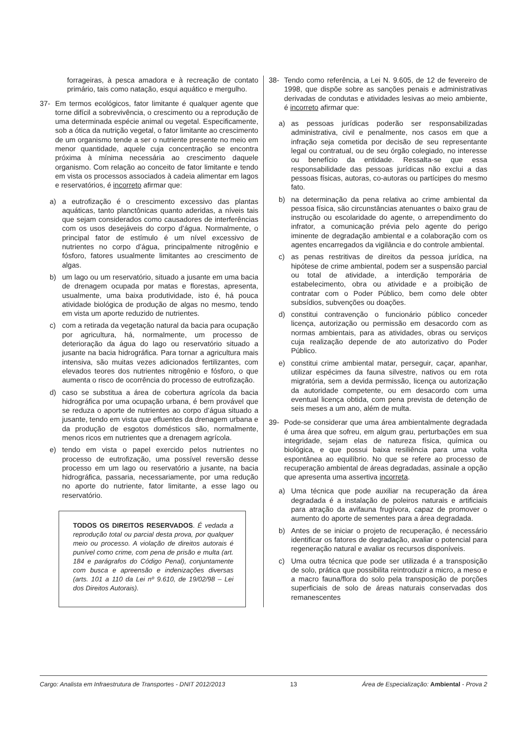forrageiras, à pesca amadora e à recreação de contato primário, tais como natação, esqui aquático e mergulho.
37- Em termos ecológicos, fator limitante é qualquer agente que torne difícil a sobrevivência, o crescimento ou a reprodução de uma determinada espécie animal ou vegetal. Especificamente, sob a ótica da nutrição vegetal, o fator limitante ao crescimento de um organismo tende a ser o nutriente presente no meio em menor quantidade, aquele cuja concentração se encontra próxima à mínima necessária ao crescimento daquele organismo. Com relação ao conceito de fator limitante e tendo em vista os processos associados à cadeia alimentar em lagos e reservatórios, é incorreto afirmar que:
a) a eutrofização é o crescimento excessivo das plantas aquáticas, tanto planctônicas quanto aderidas, a níveis tais que sejam considerados como causadores de interferências com os usos desejáveis do corpo d’água. Normalmente, o principal fator de estímulo é um nível excessivo de nutrientes no corpo d’água, principalmente nitrogênio e fósforo, fatores usualmente limitantes ao crescimento de algas.
b) um lago ou um reservatório, situado a jusante em uma bacia de drenagem ocupada por matas e florestas, apresenta, usualmente, uma baixa produtividade, isto é, há pouca atividade biológica de produção de algas no mesmo, tendo em vista um aporte reduzido de nutrientes.
c) com a retirada da vegetação natural da bacia para ocupação por agricultura, há, normalmente, um processo de deterioração da água do lago ou reservatório situado a jusante na bacia hidrográfica. Para tornar a agricultura mais intensiva, são muitas vezes adicionados fertilizantes, com elevados teores dos nutrientes nitrogênio e fósforo, o que aumenta o risco de ocorrência do processo de eutrofização.
d) caso se substitua a área de cobertura agrícola da bacia hidrográfica por uma ocupação urbana, é bem provável que se reduza o aporte de nutrientes ao corpo d’água situado a jusante, tendo em vista que efluentes da drenagem urbana e da produção de esgotos domésticos são, normalmente, menos ricos em nutrientes que a drenagem agrícola.
e) tendo em vista o papel exercido pelos nutrientes no processo de eutrofização, uma possível reversão desse processo em um lago ou reservatório a jusante, na bacia hidrográfica, passaria, necessariamente, por uma redução no aporte do nutriente, fator limitante, a esse lago ou reservatório.
TODOS OS DIREITOS RESERVADOS. É vedada a reprodução total ou parcial desta prova, por qualquer meio ou processo. A violação de direitos autorais é punível como crime, com pena de prisão e multa (art. 184 e parágrafos do Código Penal), conjuntamente com busca e apreensão e indenizações diversas (arts. 101 a 110 da Lei nº 9.610, de 19/02/98 – Lei dos Direitos Autorais).
38- Tendo como referência, a Lei N. 9.605, de 12 de fevereiro de 1998, que dispõe sobre as sanções penais e administrativas derivadas de condutas e atividades lesivas ao meio ambiente, é incorreto afirmar que:
a) as pessoas jurídicas poderão ser responsabilizadas administrativa, civil e penalmente, nos casos em que a infração seja cometida por decisão de seu representante legal ou contratual, ou de seu órgão colegiado, no interesse ou benefício da entidade. Ressalta-se que essa responsabilidade das pessoas jurídicas não exclui a das pessoas físicas, autoras, co-autoras ou partícipes do mesmo fato.
b) na determinação da pena relativa ao crime ambiental da pessoa física, são circunstâncias atenuantes o baixo grau de instrução ou escolaridade do agente, o arrependimento do infrator, a comunicação prévia pelo agente do perigo iminente de degradação ambiental e a colaboração com os agentes encarregados da vigilância e do controle ambiental.
c) as penas restritivas de direitos da pessoa jurídica, na hipótese de crime ambiental, podem ser a suspensão parcial ou total de atividade, a interdição temporária de estabelecimento, obra ou atividade e a proibição de contratar com o Poder Público, bem como dele obter subsídios, subvenções ou doações.
d) constitui contravenção o funcionário público conceder licença, autorização ou permissão em desacordo com as normas ambientais, para as atividades, obras ou serviços cuja realização depende de ato autorizativo do Poder Público.
e) constitui crime ambiental matar, perseguir, caçar, apanhar, utilizar espécimes da fauna silvestre, nativos ou em rota migratória, sem a devida permissão, licença ou autorização da autoridade competente, ou em desacordo com uma eventual licença obtida, com pena prevista de detenção de seis meses a um ano, além de multa.
39- Pode-se considerar que uma área ambientalmente degradada é uma área que sofreu, em algum grau, perturbações em sua integridade, sejam elas de natureza física, química ou biológica, e que possui baixa resiliência para uma volta espontânea ao equilíbrio. No que se refere ao processo de recuperação ambiental de áreas degradadas, assinale a opção que apresenta uma assertiva incorreta.
a) Uma técnica que pode auxiliar na recuperação da área degradada é a instalação de poleiros naturais e artificiais para atração da avifauna frugívora, capaz de promover o aumento do aporte de sementes para a área degradada.
b) Antes de se iniciar o projeto de recuperação, é necessário identificar os fatores de degradação, avaliar o potencial para regeneração natural e avaliar os recursos disponíveis.
c) Uma outra técnica que pode ser utilizada é a transposição de solo, prática que possibilita reintroduzir a micro, a meso e a macro fauna/flora do solo pela transposição de porções superficiais de solo de áreas naturais conservadas dos remanescentes
Cargo: Analista em Infraestrutura de Transportes - DNIT 2012/2013 13 Área de Especialização: Ambiental - Prova 2